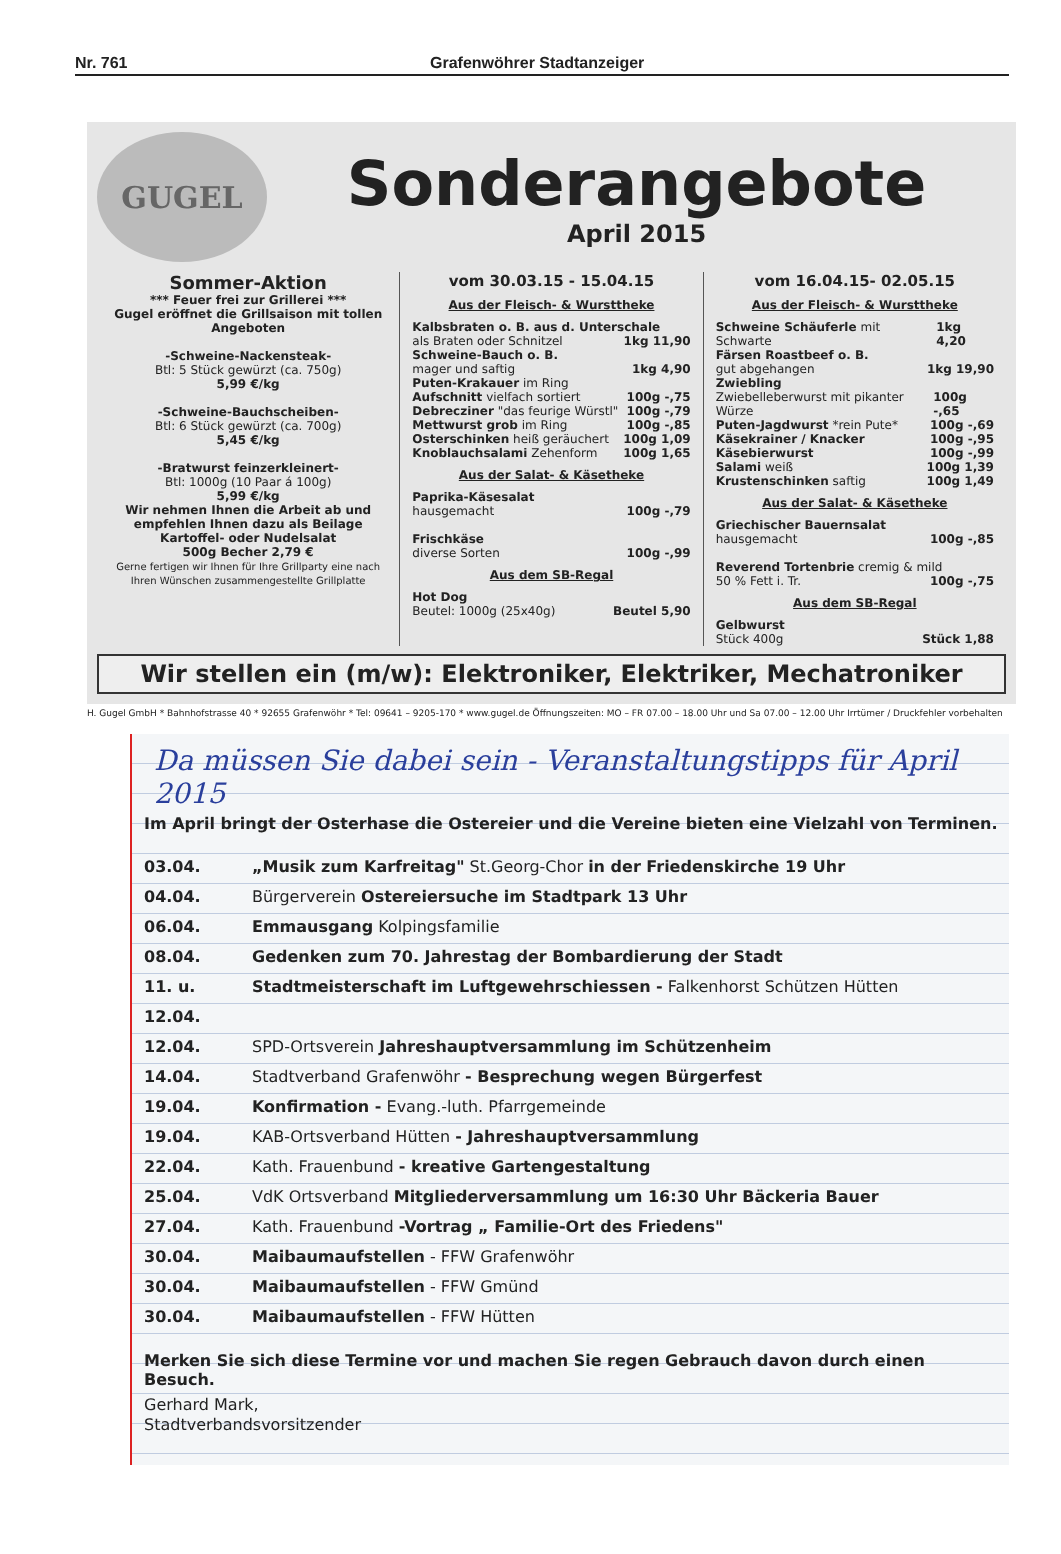Nr. 761 Grafenwöhrer Stadtanzeiger
GUGEL
Sonderangebote
April 2015
Sommer-Aktion
*** Feuer frei zur Grillerei ***
Gugel eröffnet die Grillsaison mit tollen Angeboten
-Schweine-Nackensteak-
Btl: 5 Stück gewürzt (ca. 750g)
5,99 €/kg
-Schweine-Bauchscheiben-
Btl: 6 Stück gewürzt (ca. 700g)
5,45 €/kg
-Bratwurst feinzerkleinert-
Btl: 1000g (10 Paar á 100g)
5,99 €/kg
Wir nehmen Ihnen die Arbeit ab und empfehlen Ihnen dazu als Beilage
Kartoffel- oder Nudelsalat
500g Becher 2,79 €
Gerne fertigen wir Ihnen für Ihre Grillparty eine nach Ihren Wünschen zusammengestellte Grillplatte
vom 30.03.15 - 15.04.15
Aus der Fleisch- & Wursttheke
Kalbsbraten o. B. aus d. Unterschale
als Braten oder Schnitzel 1kg 11,90
Schweine-Bauch o. B.
mager und saftig 1kg 4,90
Puten-Krakauer im Ring
Aufschnitt vielfach sortiert 100g -,75
Debrecziner "das feurige Würstl" 100g -,79
Mettwurst grob im Ring 100g -,85
Osterschinken heiß geräuchert 100g 1,09
Knoblauchsalami Zehenform 100g 1,65
Aus der Salat- & Käsetheke
Paprika-Käsesalat
hausgemacht 100g -,79
Frischkäse
diverse Sorten 100g -,99
Aus dem SB-Regal
Hot Dog
Beutel: 1000g (25x40g) Beutel 5,90
vom 16.04.15- 02.05.15
Aus der Fleisch- & Wursttheke
Schweine Schäuferle mit Schwarte 1kg 4,20
Färsen Roastbeef o. B.
gut abgehangen 1kg 19,90
Zwiebling
Zwiebelleberwurst mit pikanter Würze 100g -,65
Puten-Jagdwurst *rein Pute* 100g -,69
Käsekrainer / Knacker 100g -,95
Käsebierwurst 100g -,99
Salami weiß 100g 1,39
Krustenschinken saftig 100g 1,49
Aus der Salat- & Käsetheke
Griechischer Bauernsalat
hausgemacht 100g -,85
Reverend Tortenbrie cremig & mild
50 % Fett i. Tr. 100g -,75
Aus dem SB-Regal
Gelbwurst
Stück 400g Stück 1,88
Wir stellen ein (m/w): Elektroniker, Elektriker, Mechatroniker
H. Gugel GmbH * Bahnhofstrasse 40 * 92655 Grafenwöhr * Tel: 09641 – 9205-170 * www.gugel.de Öffnungszeiten: MO – FR 07.00 – 18.00 Uhr und Sa 07.00 – 12.00 Uhr Irrtümer / Druckfehler vorbehalten
Da müssen Sie dabei sein - Veranstaltungstipps für April 2015
Im April bringt der Osterhase die Ostereier und die Vereine bieten eine Vielzahl von Terminen.
03.04. „Musik zum Karfreitag" St.Georg-Chor in der Friedenskirche 19 Uhr
04.04. Bürgerverein Ostereiersuche im Stadtpark 13 Uhr
06.04. Emmausgang Kolpingsfamilie
08.04. Gedenken zum 70. Jahrestag der Bombardierung der Stadt
11. u. 12.04. Stadtmeisterschaft im Luftgewehrschiessen - Falkenhorst Schützen Hütten
12.04. SPD-Ortsverein Jahreshauptversammlung im Schützenheim
14.04. Stadtverband Grafenwöhr - Besprechung wegen Bürgerfest
19.04. Konfirmation - Evang.-luth. Pfarrgemeinde
19.04. KAB-Ortsverband Hütten - Jahreshauptversammlung
22.04. Kath. Frauenbund - kreative Gartengestaltung
25.04. VdK Ortsverband Mitgliederversammlung um 16:30 Uhr Bäckeria Bauer
27.04. Kath. Frauenbund -Vortrag „ Familie-Ort des Friedens"
30.04. Maibaumaufstellen - FFW Grafenwöhr
30.04. Maibaumaufstellen - FFW Gmünd
30.04. Maibaumaufstellen - FFW Hütten
Merken Sie sich diese Termine vor und machen Sie regen Gebrauch davon durch einen Besuch.
Gerhard Mark,
Stadtverbandsvorsitzender